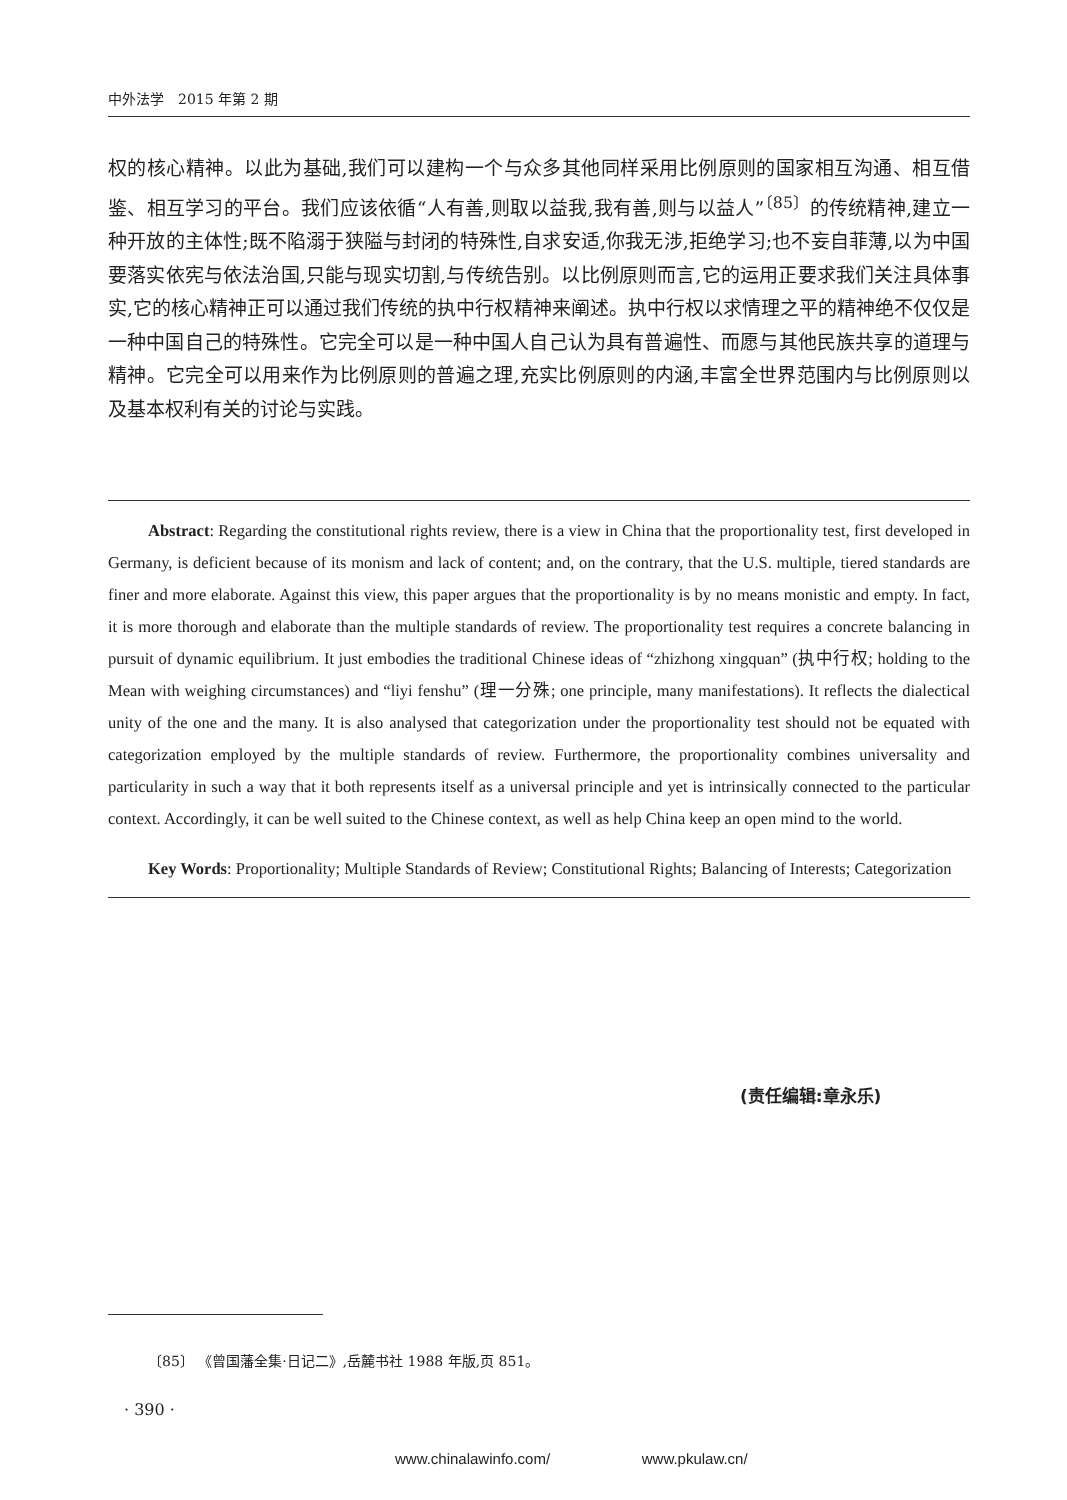中外法学　2015 年第 2 期
权的核心精神。以此为基础,我们可以建构一个与众多其他同样采用比例原则的国家相互沟通、相互借鉴、相互学习的平台。我们应该依循“人有善,则取以益我,我有善,则与以益人”<sup>〔85〕</sup>的传统精神,建立一种开放的主体性;既不陷溺于狭隘与封闭的特殊性,自求安适,你我无涉,拒绝学习;也不妄自菲薄,以为中国要落实依宪与依法治国,只能与现实切割,与传统告别。以比例原则而言,它的运用正要求我们关注具体事实,它的核心精神正可以通过我们传统的执中行权精神来阐述。执中行权以求情理之平的精神绝不仅仅是一种中国自己的特殊性。它完全可以是一种中国人自己认为具有普遍性、而愿与其他民族共享的道理与精神。它完全可以用来作为比例原则的普遍之理,充实比例原则的内涵,丰富全世界范围内与比例原则以及基本权利有关的讨论与实践。
Abstract: Regarding the constitutional rights review, there is a view in China that the proportionality test, first developed in Germany, is deficient because of its monism and lack of content; and, on the contrary, that the U.S. multiple, tiered standards are finer and more elaborate. Against this view, this paper argues that the proportionality is by no means monistic and empty. In fact, it is more thorough and elaborate than the multiple standards of review. The proportionality test requires a concrete balancing in pursuit of dynamic equilibrium. It just embodies the traditional Chinese ideas of “zhizhong xingquan” (执中行权; holding to the Mean with weighing circumstances) and “liyi fenshu” (理一分殊; one principle, many manifestations). It reflects the dialectical unity of the one and the many. It is also analysed that categorization under the proportionality test should not be equated with categorization employed by the multiple standards of review. Furthermore, the proportionality combines universality and particularity in such a way that it both represents itself as a universal principle and yet is intrinsically connected to the particular context. Accordingly, it can be well suited to the Chinese context, as well as help China keep an open mind to the world.
Key Words: Proportionality; Multiple Standards of Review; Constitutional Rights; Balancing of Interests; Categorization
(责任编辑:章永乐)
〔85〕 《曾国藩全集·日记二》,岳麓书社 1988 年版,页 851。
· 390 ·
www.chinalawinfo.com/ www.pkulaw.cn/